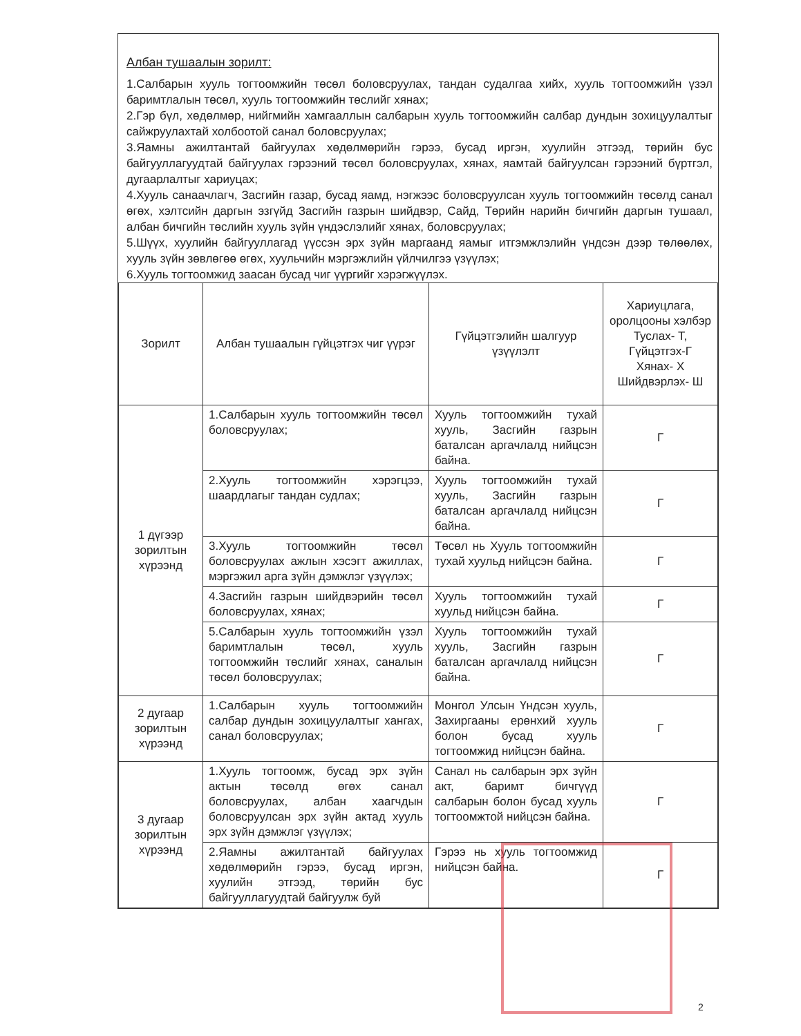Албан тушаалын зорилт:
1.Салбарын хууль тогтоомжийн төсөл боловсруулах, тандан судалгаа хийх, хууль тогтоомжийн үзэл баримтлалын төсөл, хууль тогтоомжийн төслийг хянах;
2.Гэр бүл, хөдөлмөр, нийгмийн хамгааллын салбарын хууль тогтоомжийн салбар дундын зохицуулалтыг сайжруулахтай холбоотой санал боловсруулах;
3.Яамны ажилтантай байгуулах хөдөлмөрийн гэрээ, бусад иргэн, хуулийн этгээд, төрийн бус байгууллагуудтай байгуулах гэрээний төсөл боловсруулах, хянах, яамтай байгуулсан гэрээний бүртгэл, дугаарлалтыг хариуцах;
4.Хууль санаачлагч, Засгийн газар, бусад яамд, нэгжээс боловсруулсан хууль тогтоомжийн төсөлд санал өгөх, хэлтсийн даргын эзгүйд Засгийн газрын шийдвэр, Сайд, Төрийн нарийн бичгийн даргын тушаал, албан бичгийн төслийн хууль зүйн үндэслэлийг хянах, боловсруулах;
5.Шүүх, хуулийн байгууллагад үүссэн эрх зүйн маргаанд яамыг итгэмжлэлийн үндсэн дээр төлөөлөх, хууль зүйн зөвлөгөө өгөх, хуульчийн мэргэжлийн үйлчилгээ үзүүлэх;
6.Хууль тогтоомжид заасан бусад чиг үүргийг хэрэгжүүлэх.
| Зорилт | Албан тушаалын гүйцэтгэх чиг үүрэг | Гүйцэтгэлийн шалгуур үзүүлэлт | Хариуцлага, оролцооны хэлбэр Туслах- Т, Гүйцэтгэх-Г Хянах- Х Шийдвэрлэх- Ш |
| --- | --- | --- | --- |
| 1 дүгээр зорилтын хүрээнд | 1.Салбарын хууль тогтоомжийн төсөл боловсруулах; | Хууль тогтоомжийн тухай хууль, Засгийн газрын баталсан аргачлалд нийцсэн байна. | Г |
| | 2.Хууль тогтоомжийн хэрэгцээ, шаардлагыг тандан судлах; | Хууль тогтоомжийн тухай хууль, Засгийн газрын баталсан аргачлалд нийцсэн байна. | Г |
| | 3.Хууль тогтоомжийн төсөл боловсруулах ажлын хэсэгт ажиллах, мэргэжил арга зүйн дэмжлэг үзүүлэх; | Төсөл нь Хууль тогтоомжийн тухай хуульд нийцсэн байна. | Г |
| | 4.Засгийн газрын шийдвэрийн төсөл боловсруулах, хянах; | Хууль тогтоомжийн тухай хуульд нийцсэн байна. | Г |
| | 5.Салбарын хууль тогтоомжийн үзэл баримтлалын төсөл, хууль тогтоомжийн төслийг хянах, саналын төсөл боловсруулах; | Хууль тогтоомжийн тухай хууль, Засгийн газрын баталсан аргачлалд нийцсэн байна. | Г |
| 2 дугаар зорилтын хүрээнд | 1.Салбарын хууль тогтоомжийн салбар дундын зохицуулалтыг хангах, санал боловсруулах; | Монгол Улсын Үндсэн хууль, Захиргааны ерөнхий хууль болон бусад хууль тогтоомжид нийцсэн байна. | Г |
| 3 дугаар зорилтын хүрээнд | 1.Хууль тогтоомж, бусад эрх зүйн актын төсөлд өгөх санал боловсруулах, албан хаагчдын боловсруулсан эрх зүйн актад хууль эрх зүйн дэмжлэг үзүүлэх; | Санал нь салбарын эрх зүйн акт, баримт бичгүүд салбарын болон бусад хууль тогтоомжтой нийцсэн байна. | Г |
| | 2.Яамны ажилтантай байгуулах хөдөлмөрийн гэрээ, бусад иргэн, хуулийн этгээд, төрийн бус байгууллагуудтай байгуулж буй | Гэрээ нь хууль тогтоомжид нийцсэн байна. | Г |
2